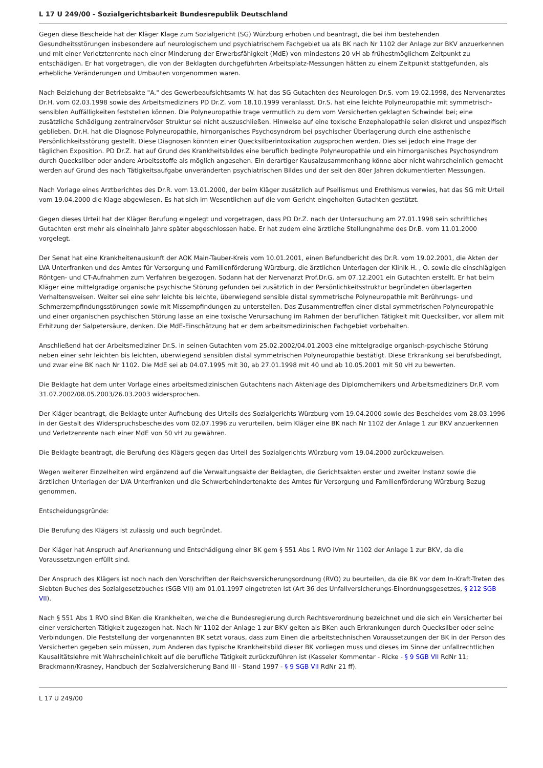L 17 U 249/00 - Sozialgerichtsbarkeit Bundesrepublik Deutschland
Gegen diese Bescheide hat der Kläger Klage zum Sozialgericht (SG) Würzburg erhoben und beantragt, die bei ihm bestehenden Gesundheitsstörungen insbesondere auf neurologischem und psychiatrischem Fachgebiet ua als BK nach Nr 1102 der Anlage zur BKV anzuerkennen und mit einer Verletztenrente nach einer Minderung der Erwerbsfähigkeit (MdE) von mindestens 20 vH ab frühestmöglichem Zeitpunkt zu entschädigen. Er hat vorgetragen, die von der Beklagten durchgeführten Arbeitsplatz-Messungen hätten zu einem Zeitpunkt stattgefunden, als erhebliche Veränderungen und Umbauten vorgenommen waren.
Nach Beiziehung der Betriebsakte "A." des Gewerbeaufsichtsamts W. hat das SG Gutachten des Neurologen Dr.S. vom 19.02.1998, des Nervenarztes Dr.H. vom 02.03.1998 sowie des Arbeitsmediziners PD Dr.Z. vom 18.10.1999 veranlasst. Dr.S. hat eine leichte Polyneuropathie mit symmetrisch-sensiblen Auffälligkeiten feststellen können. Die Polyneuropathie trage vermutlich zu dem vom Versicherten geklagten Schwindel bei; eine zusätzliche Schädigung zentralnervöser Struktur sei nicht auszuschließen. Hinweise auf eine toxische Enzephalopathie seien diskret und unspezifisch geblieben. Dr.H. hat die Diagnose Polyneuropathie, hirnorganisches Psychosyndrom bei psychischer Überlagerung durch eine asthenische Persönlichkeitsstörung gestellt. Diese Diagnosen könnten einer Quecksilberintoxikation zugsprochen werden. Dies sei jedoch eine Frage der täglichen Exposition. PD Dr.Z. hat auf Grund des Krankheitsbildes eine beruflich bedingte Polyneuropathie und ein hirnorganisches Psychosyndrom durch Quecksilber oder andere Arbeitsstoffe als möglich angesehen. Ein derartiger Kausalzusammenhang könne aber nicht wahrscheinlich gemacht werden auf Grund des nach Tätigkeitsaufgabe unveränderten psychiatrischen Bildes und der seit den 80er Jahren dokumentierten Messungen.
Nach Vorlage eines Arztberichtes des Dr.R. vom 13.01.2000, der beim Kläger zusätzlich auf Psellismus und Erethismus verwies, hat das SG mit Urteil vom 19.04.2000 die Klage abgewiesen. Es hat sich im Wesentlichen auf die vom Gericht eingeholten Gutachten gestützt.
Gegen dieses Urteil hat der Kläger Berufung eingelegt und vorgetragen, dass PD Dr.Z. nach der Untersuchung am 27.01.1998 sein schriftliches Gutachten erst mehr als eineinhalb Jahre später abgeschlossen habe. Er hat zudem eine ärztliche Stellungnahme des Dr.B. vom 11.01.2000 vorgelegt.
Der Senat hat eine Krankheitenauskunft der AOK Main-Tauber-Kreis vom 10.01.2001, einen Befundbericht des Dr.R. vom 19.02.2001, die Akten der LVA Unterfranken und des Amtes für Versorgung und Familienförderung Würzburg, die ärztlichen Unterlagen der Klinik H. , O. sowie die einschlägigen Röntgen- und CT-Aufnahmen zum Verfahren beigezogen. Sodann hat der Nervenarzt Prof.Dr.G. am 07.12.2001 ein Gutachten erstellt. Er hat beim Kläger eine mittelgradige organische psychische Störung gefunden bei zusätzlich in der Persönlichkeitsstruktur begründeten überlagerten Verhaltensweisen. Weiter sei eine sehr leichte bis leichte, überwiegend sensible distal symmetrische Polyneuropathie mit Berührungs- und Schmerzempfindungsstörungen sowie mit Missempfindungen zu unterstellen. Das Zusammentreffen einer distal symmetrischen Polyneuropathie und einer organischen psychischen Störung lasse an eine toxische Verursachung im Rahmen der beruflichen Tätigkeit mit Quecksilber, vor allem mit Erhitzung der Salpetersäure, denken. Die MdE-Einschätzung hat er dem arbeitsmedizinischen Fachgebiet vorbehalten.
Anschließend hat der Arbeitsmediziner Dr.S. in seinen Gutachten vom 25.02.2002/04.01.2003 eine mittelgradige organisch-psychische Störung neben einer sehr leichten bis leichten, überwiegend sensiblen distal symmetrischen Polyneuropathie bestätigt. Diese Erkrankung sei berufsbedingt, und zwar eine BK nach Nr 1102. Die MdE sei ab 04.07.1995 mit 30, ab 27.01.1998 mit 40 und ab 10.05.2001 mit 50 vH zu bewerten.
Die Beklagte hat dem unter Vorlage eines arbeitsmedizinischen Gutachtens nach Aktenlage des Diplomchemikers und Arbeitsmediziners Dr.P. vom 31.07.2002/08.05.2003/26.03.2003 widersprochen.
Der Kläger beantragt, die Beklagte unter Aufhebung des Urteils des Sozialgerichts Würzburg vom 19.04.2000 sowie des Bescheides vom 28.03.1996 in der Gestalt des Widerspruchsbescheides vom 02.07.1996 zu verurteilen, beim Kläger eine BK nach Nr 1102 der Anlage 1 zur BKV anzuerkennen und Verletzenrente nach einer MdE von 50 vH zu gewähren.
Die Beklagte beantragt, die Berufung des Klägers gegen das Urteil des Sozialgerichts Würzburg vom 19.04.2000 zurückzuweisen.
Wegen weiterer Einzelheiten wird ergänzend auf die Verwaltungsakte der Beklagten, die Gerichtsakten erster und zweiter Instanz sowie die ärztlichen Unterlagen der LVA Unterfranken und die Schwerbehindertenakte des Amtes für Versorgung und Familienförderung Würzburg Bezug genommen.
Entscheidungsgründe:
Die Berufung des Klägers ist zulässig und auch begründet.
Der Kläger hat Anspruch auf Anerkennung und Entschädigung einer BK gem § 551 Abs 1 RVO iVm Nr 1102 der Anlage 1 zur BKV, da die Voraussetzungen erfüllt sind.
Der Anspruch des Klägers ist noch nach den Vorschriften der Reichsversicherungsordnung (RVO) zu beurteilen, da die BK vor dem In-Kraft-Treten des Siebten Buches des Sozialgesetzbuches (SGB VII) am 01.01.1997 eingetreten ist (Art 36 des Unfallversicherungs-Einordnungsgesetzes, § 212 SGB VII).
Nach § 551 Abs 1 RVO sind BKen die Krankheiten, welche die Bundesregierung durch Rechtsverordnung bezeichnet und die sich ein Versicherter bei einer versicherten Tätigkeit zugezogen hat. Nach Nr 1102 der Anlage 1 zur BKV gelten als BKen auch Erkrankungen durch Quecksilber oder seine Verbindungen. Die Feststellung der vorgenannten BK setzt voraus, dass zum Einen die arbeitstechnischen Voraussetzungen der BK in der Person des Versicherten gegeben sein müssen, zum Anderen das typische Krankheitsbild dieser BK vorliegen muss und dieses im Sinne der unfallrechtlichen Kausalitätslehre mit Wahrscheinlichkeit auf die berufliche Tätigkeit zurückzuführen ist (Kasseler Kommentar - Ricke - § 9 SGB VII RdNr 11; Brackmann/Krasney, Handbuch der Sozialversicherung Band III - Stand 1997 - § 9 SGB VII RdNr 21 ff).
L 17 U 249/00